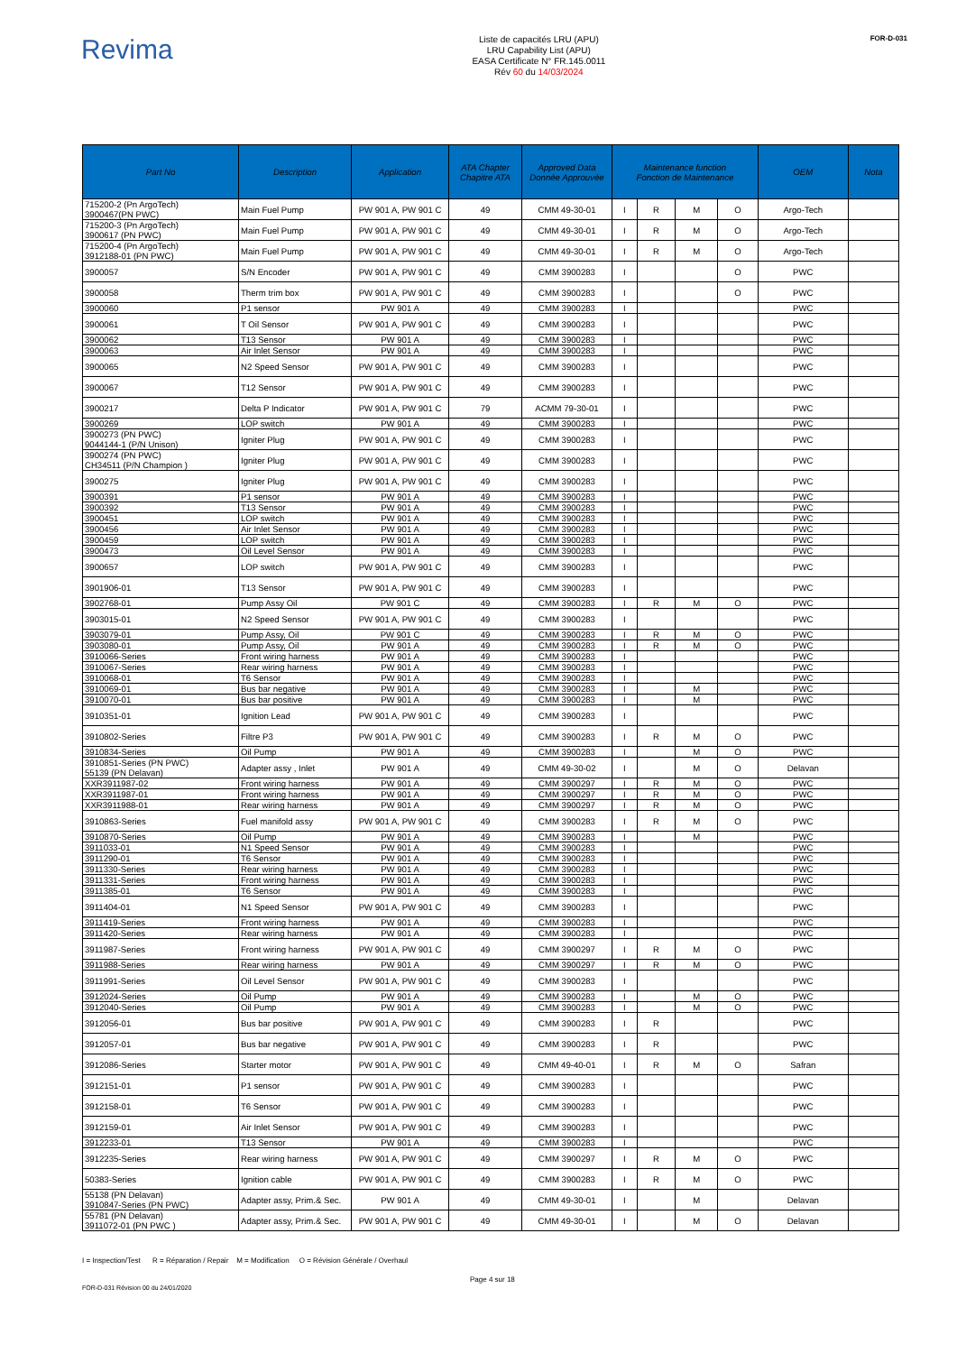Revima
Liste de capacités LRU (APU)
LRU Capability List (APU)
EASA Certificate N° FR.145.0011
Rév 60 du 14/03/2024
FOR-D-031
| Part No | Description | Application | ATA Chapter Chapitre ATA | Approved Data Donnée Approuvée | Maintenance function Fonction de Maintenance | | | | OEM | Nota |
| --- | --- | --- | --- | --- | --- | --- | --- | --- | --- | --- |
| 715200-2 (Pn ArgoTech) 3900467(PN PWC) | Main Fuel Pump | PW 901 A, PW 901 C | 49 | CMM 49-30-01 | I | R | M | O | Argo-Tech | |
| 715200-3 (Pn ArgoTech) 3900617 (PN PWC) | Main Fuel Pump | PW 901 A, PW 901 C | 49 | CMM 49-30-01 | I | R | M | O | Argo-Tech | |
| 715200-4 (Pn ArgoTech) 3912188-01 (PN PWC) | Main Fuel Pump | PW 901 A, PW 901 C | 49 | CMM 49-30-01 | I | R | M | O | Argo-Tech | |
| 3900057 | S/N Encoder | PW 901 A, PW 901 C | 49 | CMM 3900283 | I | | | O | PWC | |
| 3900058 | Therm trim box | PW 901 A, PW 901 C | 49 | CMM 3900283 | I | | | O | PWC | |
| 3900060 | P1 sensor | PW 901 A | 49 | CMM 3900283 | I | | | | PWC | |
| 3900061 | T Oil Sensor | PW 901 A, PW 901 C | 49 | CMM 3900283 | I | | | | PWC | |
| 3900062 | T13 Sensor | PW 901 A | 49 | CMM 3900283 | I | | | | PWC | |
| 3900063 | Air Inlet Sensor | PW 901 A | 49 | CMM 3900283 | I | | | | PWC | |
| 3900065 | N2 Speed Sensor | PW 901 A, PW 901 C | 49 | CMM 3900283 | I | | | | PWC | |
| 3900067 | T12 Sensor | PW 901 A, PW 901 C | 49 | CMM 3900283 | I | | | | PWC | |
| 3900217 | Delta P Indicator | PW 901 A, PW 901 C | 79 | ACMM 79-30-01 | I | | | | PWC | |
| 3900269 | LOP switch | PW 901 A | 49 | CMM 3900283 | I | | | | PWC | |
| 3900273 (PN PWC) 9044144-1 (P/N Unison) | Igniter Plug | PW 901 A, PW 901 C | 49 | CMM 3900283 | I | | | | PWC | |
| 3900274 (PN PWC) CH34511 (P/N Champion ) | Igniter Plug | PW 901 A, PW 901 C | 49 | CMM 3900283 | I | | | | PWC | |
| 3900275 | Igniter Plug | PW 901 A, PW 901 C | 49 | CMM 3900283 | I | | | | PWC | |
| 3900391 | P1 sensor | PW 901 A | 49 | CMM 3900283 | I | | | | PWC | |
| 3900392 | T13 Sensor | PW 901 A | 49 | CMM 3900283 | I | | | | PWC | |
| 3900451 | LOP switch | PW 901 A | 49 | CMM 3900283 | I | | | | PWC | |
| 3900456 | Air Inlet Sensor | PW 901 A | 49 | CMM 3900283 | I | | | | PWC | |
| 3900459 | LOP switch | PW 901 A | 49 | CMM 3900283 | I | | | | PWC | |
| 3900473 | Oil Level Sensor | PW 901 A | 49 | CMM 3900283 | I | | | | PWC | |
| 3900657 | LOP switch | PW 901 A, PW 901 C | 49 | CMM 3900283 | I | | | | PWC | |
| 3901906-01 | T13 Sensor | PW 901 A, PW 901 C | 49 | CMM 3900283 | I | | | | PWC | |
| 3902768-01 | Pump Assy Oil | PW 901 C | 49 | CMM 3900283 | I | R | M | O | PWC | |
| 3903015-01 | N2 Speed Sensor | PW 901 A, PW 901 C | 49 | CMM 3900283 | I | | | | PWC | |
| 3903079-01 | Pump Assy, Oil | PW 901 C | 49 | CMM 3900283 | I | R | M | O | PWC | |
| 3903080-01 | Pump Assy, Oil | PW 901 A | 49 | CMM 3900283 | I | R | M | O | PWC | |
| 3910066-Series | Front wiring harness | PW 901 A | 49 | CMM 3900283 | I | | | | PWC | |
| 3910067-Series | Rear wiring harness | PW 901 A | 49 | CMM 3900283 | I | | | | PWC | |
| 3910068-01 | T6 Sensor | PW 901 A | 49 | CMM 3900283 | I | | | | PWC | |
| 3910069-01 | Bus bar negative | PW 901 A | 49 | CMM 3900283 | I | | M | | PWC | |
| 3910070-01 | Bus bar positive | PW 901 A | 49 | CMM 3900283 | I | | M | | PWC | |
| 3910351-01 | Ignition Lead | PW 901 A, PW 901 C | 49 | CMM 3900283 | I | | | | PWC | |
| 3910802-Series | Filtre P3 | PW 901 A, PW 901 C | 49 | CMM 3900283 | I | R | M | O | PWC | |
| 3910834-Series | Oil Pump | PW 901 A | 49 | CMM 3900283 | I | | M | O | PWC | |
| 3910851-Series (PN PWC) 55139 (PN Delavan) | Adapter assy , Inlet | PW 901 A | 49 | CMM 49-30-02 | I | | M | O | Delavan | |
| XXR3911987-02 | Front wiring harness | PW 901 A | 49 | CMM 3900297 | I | R | M | O | PWC | |
| XXR3911987-01 | Front wiring harness | PW 901 A | 49 | CMM 3900297 | I | R | M | O | PWC | |
| XXR3911988-01 | Rear wiring harness | PW 901 A | 49 | CMM 3900297 | I | R | M | O | PWC | |
| 3910863-Series | Fuel manifold assy | PW 901 A, PW 901 C | 49 | CMM 3900283 | I | R | M | O | PWC | |
| 3910870-Series | Oil Pump | PW 901 A | 49 | CMM 3900283 | I | | M | | PWC | |
| 3911033-01 | N1 Speed Sensor | PW 901 A | 49 | CMM 3900283 | I | | | | PWC | |
| 3911290-01 | T6 Sensor | PW 901 A | 49 | CMM 3900283 | I | | | | PWC | |
| 3911330-Series | Rear wiring harness | PW 901 A | 49 | CMM 3900283 | I | | | | PWC | |
| 3911331-Series | Front wiring harness | PW 901 A | 49 | CMM 3900283 | I | | | | PWC | |
| 3911385-01 | T6 Sensor | PW 901 A | 49 | CMM 3900283 | I | | | | PWC | |
| 3911404-01 | N1 Speed Sensor | PW 901 A, PW 901 C | 49 | CMM 3900283 | I | | | | PWC | |
| 3911419-Series | Front wiring harness | PW 901 A | 49 | CMM 3900283 | I | | | | PWC | |
| 3911420-Series | Rear wiring harness | PW 901 A | 49 | CMM 3900283 | I | | | | PWC | |
| 3911987-Series | Front wiring harness | PW 901 A, PW 901 C | 49 | CMM 3900297 | I | R | M | O | PWC | |
| 3911988-Series | Rear wiring harness | PW 901 A | 49 | CMM 3900297 | I | R | M | O | PWC | |
| 3911991-Series | Oil Level Sensor | PW 901 A, PW 901 C | 49 | CMM 3900283 | I | | | | PWC | |
| 3912024-Series | Oil Pump | PW 901 A | 49 | CMM 3900283 | I | | M | O | PWC | |
| 3912040-Series | Oil Pump | PW 901 A | 49 | CMM 3900283 | I | | M | O | PWC | |
| 3912056-01 | Bus bar positive | PW 901 A, PW 901 C | 49 | CMM 3900283 | I | R | | | PWC | |
| 3912057-01 | Bus bar negative | PW 901 A, PW 901 C | 49 | CMM 3900283 | I | R | | | PWC | |
| 3912086-Series | Starter motor | PW 901 A, PW 901 C | 49 | CMM 49-40-01 | I | R | M | O | Safran | |
| 3912151-01 | P1 sensor | PW 901 A, PW 901 C | 49 | CMM 3900283 | I | | | | PWC | |
| 3912158-01 | T6 Sensor | PW 901 A, PW 901 C | 49 | CMM 3900283 | I | | | | PWC | |
| 3912159-01 | Air Inlet Sensor | PW 901 A, PW 901 C | 49 | CMM 3900283 | I | | | | PWC | |
| 3912233-01 | T13 Sensor | PW 901 A | 49 | CMM 3900283 | I | | | | PWC | |
| 3912235-Series | Rear wiring harness | PW 901 A, PW 901 C | 49 | CMM 3900297 | I | R | M | O | PWC | |
| 50383-Series | Ignition cable | PW 901 A, PW 901 C | 49 | CMM 3900283 | I | R | M | O | PWC | |
| 55138 (PN Delavan) 3910847-Series (PN PWC) | Adapter assy, Prim.& Sec. | PW 901 A | 49 | CMM 49-30-01 | I | | M | | Delavan | |
| 55781 (PN Delavan) 3911072-01 (PN PWC ) | Adapter assy, Prim.& Sec. | PW 901 A, PW 901 C | 49 | CMM 49-30-01 | I | | M | O | Delavan | |
I = Inspection/Test R = Réparation / Repair M = Modification O = Révision Générale / Overhaul
FOR-D-031 Révision 00 du 24/01/2020 Page 4 sur 18